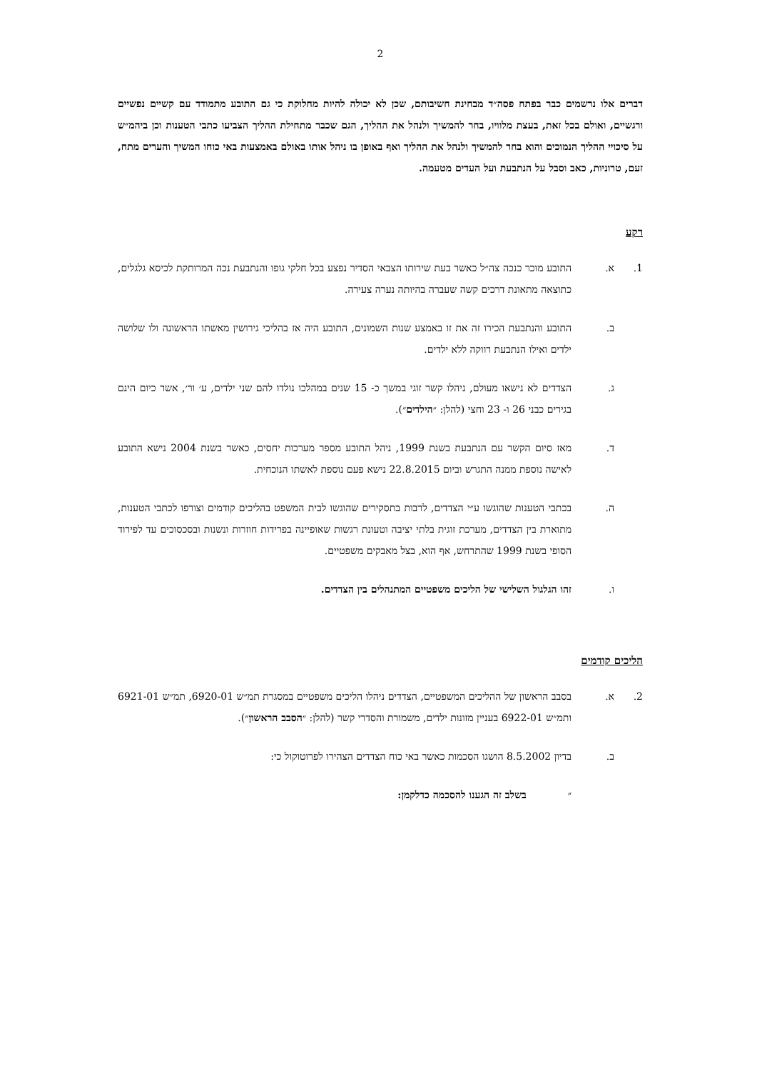2
דברים אלו נרשמים כבר בפתח פסה״ד מבחינת חשיבותם, שכן לא יכולה להיות מחלוקת כי גם התובע מתמודד עם קשיים נפשיים ורגשיים, ואולם בכל זאת, בעצת מלוויו, בחר להמשיך ולנהל את ההליך, הגם שכבר מתחילת ההליך הצביעו כתבי הטענות וכן ביהמ״ש על סיכויי ההליך הנמוכים והוא בחר להמשיך ולנהל את ההליך ואף באופן בו ניהל אותו באולם באמצעות באי כוחו המשיך והערים מתח, זעם, טרוניות, כאב וסבל על הנתבעת ועל העדים מטעמה.
רקע
1. א. התובע מוכר כנכה צה״ל כאשר בעת שירותו הצבאי הסדיר נפצע בכל חלקי גופו והנתבעת נכה המרותקת לכיסא גלגלים, כתוצאה מתאונת דרכים קשה שעברה בהיותה נערה צעירה.
ב. התובע והנתבעת הכירו זה את זו באמצע שנות השמונים, התובע היה אז בהליכי גירושין מאשתו הראשונה ולו שלושה ילדים ואילו הנתבעת רווקה ללא ילדים.
ג. הצדדים לא נישאו מעולם, ניהלו קשר זוגי במשך כ- 15 שנים במהלכו נולדו להם שני ילדים, ע׳ ור׳, אשר כיום הינם בגירים כבני 26 ו- 23 וחצי (להלן: ״הילדים״).
ד. מאז סיום הקשר עם הנתבעת בשנת 1999, ניהל התובע מספר מערכות יחסים, כאשר בשנת 2004 נישא התובע לאישה נוספת ממנה התגרש וביום 22.8.2015 נישא פעם נוספת לאשתו הנוכחית.
ה. בכתבי הטענות שהוגשו ע״י הצדדים, לרבות בתסקירים שהוגשו לבית המשפט בהליכים קודמים וצורפו לכתבי הטענות, מתוארת בין הצדדים, מערכת זוגית בלתי יציבה וטעונת רגשות שאופיינה בפרידות חוזרות ונשנות ובסכסוכים עד לפירוד הסופי בשנת 1999 שהתרחש, אף הוא, בצל מאבקים משפטיים.
ו. זהו הגלגול השלישי של הליכים משפטיים המתנהלים בין הצדדים.
הליכים קודמים
2. א. בסבב הראשון של ההליכים המשפטיים, הצדדים ניהלו הליכים משפטיים במסגרת תמ״ש 6920-01, תמ״ש 6921-01 ותמ״ש 6922-01 בעניין מזונות ילדים, משמורת והסדרי קשר (להלן: ״הסבב הראשון״).
ב. בדיון 8.5.2002 הושגו הסכמות כאשר באי כוח הצדדים הצהירו לפרוטוקול כי:
״ בשלב זה הגענו להסכמה כדלקמן: